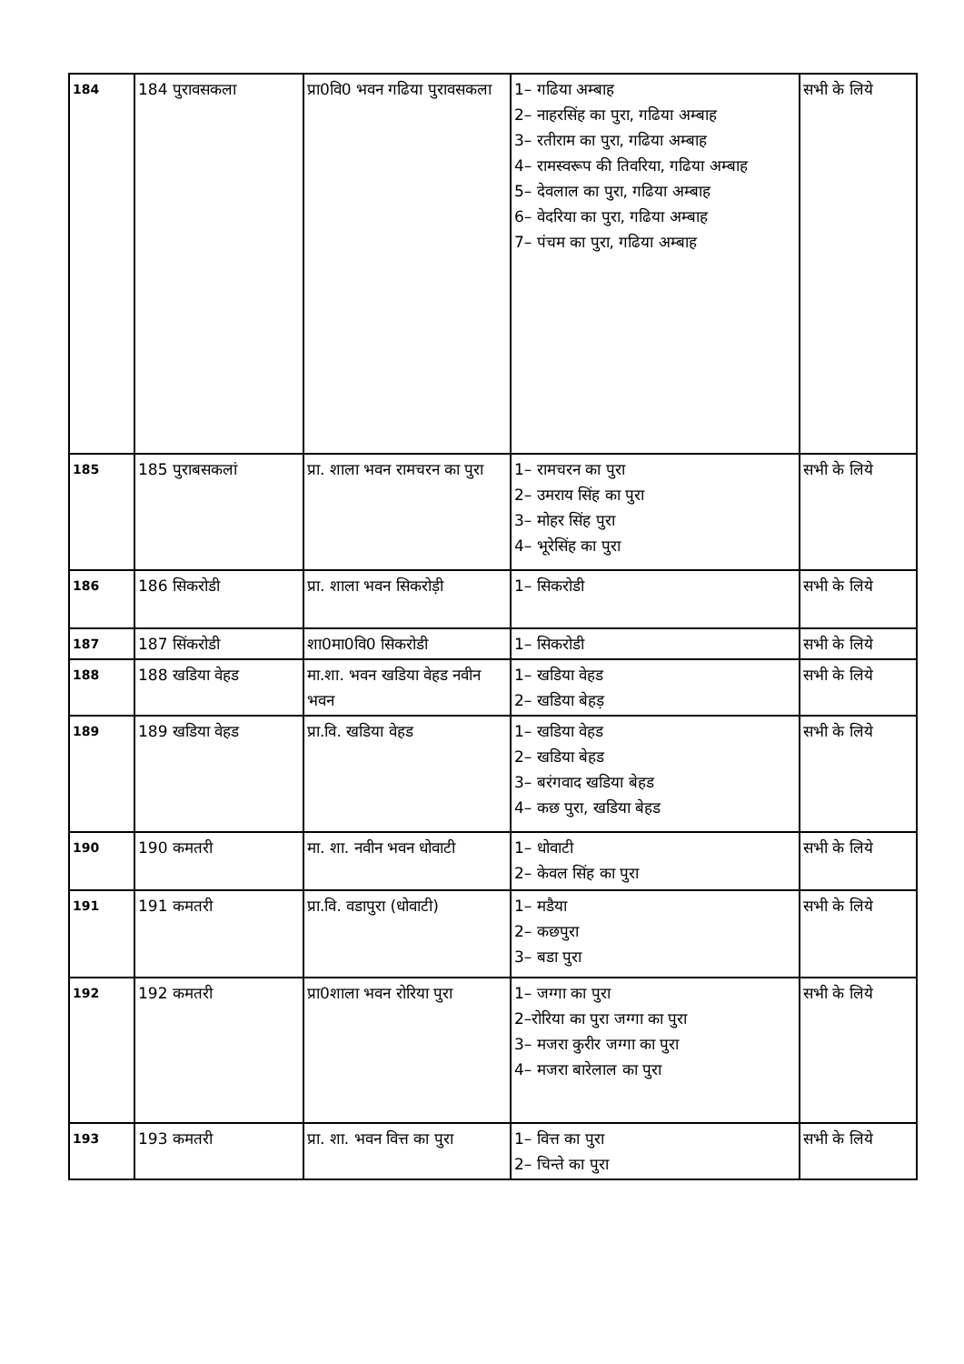| 184 | 184 पुरावसकला | प्रा0वि0 भवन गढिया पुरावसकला | 1– गढिया अम्बाह 2– नाहरसिंह का पुरा, गढिया अम्बाह 3– रतीराम का पुरा, गढिया अम्बाह 4– रामस्वरूप की तिवरिया, गढिया अम्बाह 5– देवलाल का पुरा, गढिया अम्बाह 6– वेदरिया का पुरा, गढिया अम्बाह 7– पंचम का पुरा, गढिया अम्बाह | सभी के लिये |
| 185 | 185 पुराबसकलां | प्रा. शाला भवन रामचरन का पुरा | 1– रामचरन का पुरा 2– उमराय सिंह का पुरा 3– मोहर सिंह पुरा 4– भूरेसिंह का पुरा | सभी के लिये |
| 186 | 186 सिकरोडी | प्रा. शाला भवन सिकरोड़ी | 1– सिकरोडी | सभी के लिये |
| 187 | 187 सिंकरोडी | शा0मा0वि0 सिकरोडी | 1– सिकरोडी | सभी के लिये |
| 188 | 188 खडिया वेहड | मा.शा. भवन खडिया वेहड नवीन भवन | 1– खडिया वेहड 2– खडिया बेहड़ | सभी के लिये |
| 189 | 189 खडिया वेहड | प्रा.वि. खडिया वेहड | 1– खडिया वेहड 2– खडिया बेहड 3– बरंगवाद खडिया बेहड 4– कछ पुरा, खडिया बेहड | सभी के लिये |
| 190 | 190 कमतरी | मा. शा. नवीन भवन धोवाटी | 1– धोवाटी 2– केवल सिंह का पुरा | सभी के लिये |
| 191 | 191 कमतरी | प्रा.वि. वडापुरा (धोवाटी) | 1– मडैया 2– कछपुरा 3– बडा पुरा | सभी के लिये |
| 192 | 192 कमतरी | प्रा0शाला भवन रोरिया पुरा | 1– जग्गा का पुरा 2–रोरिया का पुरा जग्गा का पुरा 3– मजरा कुरीर जग्गा का पुरा 4– मजरा बारेलाल का पुरा | सभी के लिये |
| 193 | 193 कमतरी | प्रा. शा. भवन वित्त का पुरा | 1– वित्त का पुरा 2– चिन्ते का पुरा | सभी के लिये |